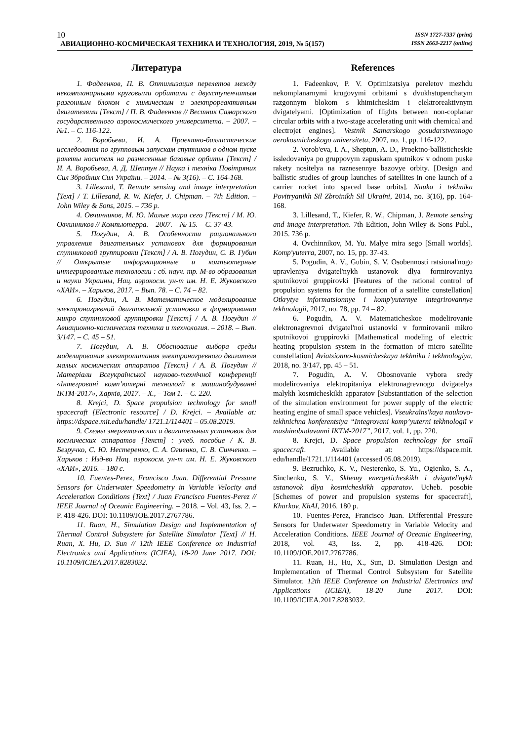10
ISSN 1727-7337 (print)
ISSN 2663-2217 (online)
АВИАЦИОННО-КОСМИЧЕСКАЯ ТЕХНИКА И ТЕХНОЛОГИЯ, 2019, № 5(157)
Литература
1. Фадеенков, П. В. Оптимизация перелетов между некомпланарными круговыми орбитами с двухступенчатым разгонным блоком с химическим и электрореактивным двигателями [Текст] / П. В. Фадеенков // Вестник Самарского государственного аэрокосмического университета. – 2007. – №1. – С. 116-122.
2. Воробьева, И. А. Проектно-баллистические исследования по групповым запускам спутников в одном пуске ракеты носителя на разнесенные базовые орбиты [Текст] / И. А. Воробьева, А. Д. Шептун // Наука і техніка Повітряних Сил Збройних Сил України. – 2014. – № 3(16). – С. 164-168.
3. Lillesand, T. Remote sensing and image interpretation [Text] / T. Lillesand, R. W. Kiefer, J. Chipman. – 7th Edition. – John Wiley & Sons, 2015. – 736 p.
4. Овчинников, М. Ю. Малые мира сего [Текст] / М. Ю. Овчинников // Компьютерра. – 2007. – № 15. – С. 37-43.
5. Погудин, А. В. Особенности рационального управления двигательных установок для формирования спутниковой группировки [Текст] / А. В. Погудин, С. В. Губин // Открытые информационные и компьютерные интегрированные технологии : сб. науч. тр. М-во образования и науки Украины, Нац. аэрокосм. ун-т им. Н. Е. Жуковского «ХАИ». – Харьков, 2017. – Вып. 78. – С. 74 – 82.
6. Погудин, А. В. Математическое моделирование электронагревной двигательной установки в формировании микро спутниковой группировки [Текст] / А. В. Погудин // Авиационно-космическая техника и технология. – 2018. – Вып. 3/147. – С. 45 – 51.
7. Погудин, А. В. Обоснование выбора среды моделирования электропитания электронагревного двигателя малых космических аппаратов [Текст] / А. В. Погудин // Матеріали Всеукраїнської науково-технічної конференції «Інтегровані комп’ютерні технології в машинобудуванні ІКТМ-2017», Харків, 2017. – Х., – Том 1. – С. 220.
8. Krejci, D. Space propulsion technology for small spacecraft [Electronic resource] / D. Krejci. – Available at: https://dspace.mit.edu/handle/ 1721.1/114401 – 05.08.2019.
9. Схемы энергетических и двигательных установок для космических аппаратов [Текст] : учеб. пособие / К. В. Безручко, С. Ю. Нестеренко, С. А. Огиенко, С. В. Синченко. – Харьков : Изд-во Нац. аэрокосм. ун-т им. Н. Е. Жуковского «ХАИ», 2016. – 180 с.
10. Fuentes-Perez, Francisco Juan. Differential Pressure Sensors for Underwater Speedometry in Variable Velocity and Acceleration Conditions [Text] / Juan Francisco Fuentes-Perez // IEEE Journal of Oceanic Engineering. – 2018. – Vol. 43, Iss. 2. – P. 418-426. DOI: 10.1109/JOE.2017.2767786.
11. Ruan, H., Simulation Design and Implementation of Thermal Control Subsystem for Satellite Simulator [Text] // H. Ruan, X. Hu, D. Sun // 12th IEEE Conference on Industrial Electronics and Applications (ICIEA), 18-20 June 2017. DOI: 10.1109/ICIEA.2017.8283032.
References
1. Fadeenkov, P. V. Optimizatsiya pereletov mezhdu nekomplanarnymi krugovymi orbitami s dvukhstupenchatym razgonnym blokom s khimicheskim i elektroreaktivnym dvigatelyami. [Optimization of flights between non-coplanar circular orbits with a two-stage accelerating unit with chemical and electrojet engines]. Vestnik Samarskogo gosudarstvennogo aerokosmicheskogo universiteta, 2007, no. 1, pp. 116-122.
2. Vorob'eva, I. A., Sheptun, A. D., Proektno-ballisticheskie issledovaniya po gruppovym zapuskam sputnikov v odnom puske rakety nositelya na raznesennye bazovye orbity. [Design and ballistic studies of group launches of satellites in one launch of a carrier rocket into spaced base orbits]. Nauka i tekhnika Povitryanikh Sil Zbroinikh Sil Ukraïni, 2014, no. 3(16), pp. 164-168.
3. Lillesand, T., Kiefer, R. W., Chipman, J. Remote sensing and image interpretation. 7th Edition, John Wiley & Sons Publ., 2015. 736 p.
4. Ovchinnikov, M. Yu. Malye mira sego [Small worlds]. Komp'yuterra, 2007, no. 15, pp. 37-43.
5. Pogudin, A. V., Gubin, S. V. Osobennosti ratsional'nogo upravleniya dvigatel'nykh ustanovok dlya formirovaniya sputnikovoi gruppirovki [Features of the rational control of propulsion systems for the formation of a satellite constellation] Otkrytye informatsionnye i komp'yuternye integrirovannye tekhnologii, 2017, no. 78, pp. 74 – 82.
6. Pogudin, A. V. Matematicheskoe modelirovanie elektronagrevnoi dvigatel'noi ustanovki v formirovanii mikro sputnikovoi gruppirovki [Mathematical modeling of electric heating propulsion system in the formation of micro satellite constellation] Aviatsionno-kosmicheskaya tekhnika i tekhnologiya, 2018, no. 3/147, pp. 45 – 51.
7. Pogudin, A. V. Obosnovanie vybora sredy modelirovaniya elektropitaniya elektronagrevnogo dvigatelya malykh kosmicheskikh apparatov [Substantiation of the selection of the simulation environment for power supply of the electric heating engine of small space vehicles]. Vseukraïns'kaya naukovo-tekhnichna konferentsiya “Integrovani komp’yuterni tekhnologiï v mashinobuduvanni IKTM-2017”, 2017, vol. 1, pp. 220.
8. Krejci, D. Space propulsion technology for small spacecraft. Available at: https://dspace.mit. edu/handle/1721.1/114401 (accessed 05.08.2019).
9. Bezruchko, K. V., Nesterenko, S. Yu., Ogienko, S. A., Sinchenko, S. V., Skhemy energeticheskikh i dvigatel'nykh ustanovok dlya kosmicheskikh apparatov. Ucheb. posobie [Schemes of power and propulsion systems for spacecraft], Kharkov, KhAI, 2016. 180 p.
10. Fuentes-Perez, Francisco Juan. Differential Pressure Sensors for Underwater Speedometry in Variable Velocity and Acceleration Conditions. IEEE Journal of Oceanic Engineering, 2018, vol. 43, Iss. 2, pp. 418-426. DOI: 10.1109/JOE.2017.2767786.
11. Ruan, H., Hu, X., Sun, D. Simulation Design and Implementation of Thermal Control Subsystem for Satellite Simulator. 12th IEEE Conference on Industrial Electronics and Applications (ICIEA), 18-20 June 2017. DOI: 10.1109/ICIEA.2017.8283032.